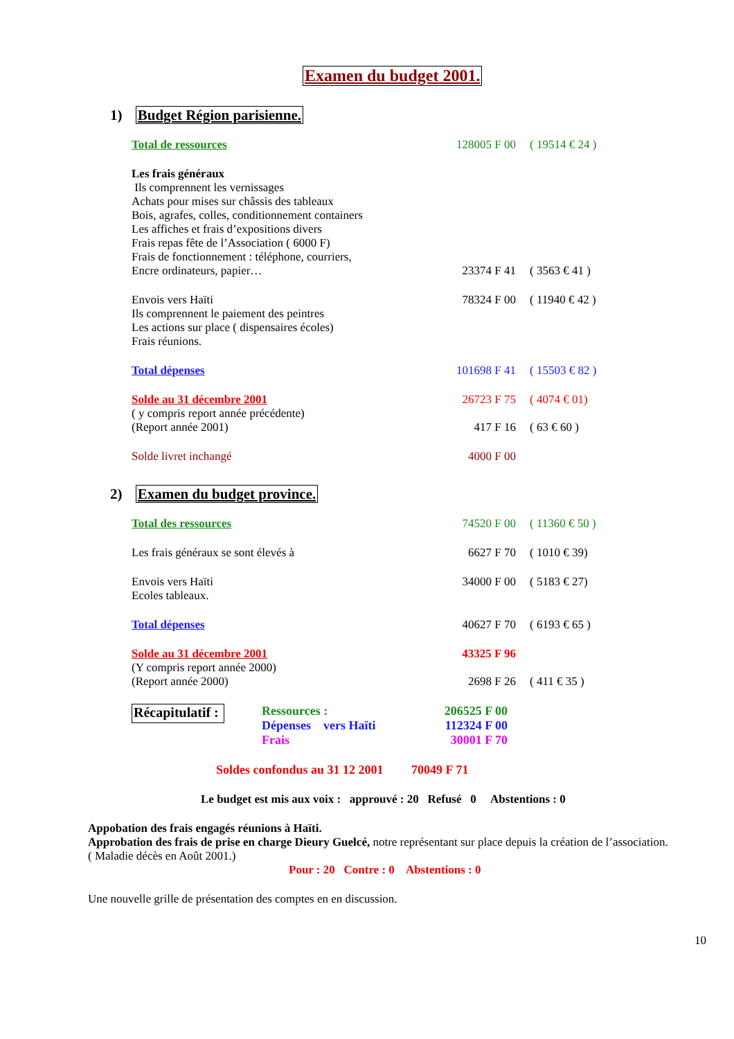Examen du budget 2001.
1) Budget Région parisienne.
Total de ressources 128005 F 00
( 19514 € 24 )
Les frais généraux
Ils comprennent les vernissages
Achats pour mises sur châssis des tableaux
Bois, agrafes, colles, conditionnement containers
Les affiches et frais d’expositions divers
Frais repas fête de l’Association ( 6000 F)
Frais de fonctionnement : téléphone, courriers,
Encre ordinateurs, papier…
23374 F 41
( 3563 € 41 )
Envois vers Haïti
Ils comprennent le paiement des peintres
Les actions sur place ( dispensaires écoles)
Frais réunions.
78324 F 00
( 11940 € 42 )
Total dépenses 101698 F 41
( 15503 € 82 )
Solde au 31 décembre 2001 26723 F 75
( 4074 € 01)
( y compris report année précédente)
(Report année 2001)
417 F 16 ( 63 € 60 )
Solde livret inchangé 4000 F 00
2) Examen du budget province.
Total des ressources 74520 F 00
( 11360 € 50 )
Les frais généraux se sont élevés à 6627 F 70 ( 1010 € 39)
Envois vers Haïti
Ecoles tableaux.
34000 F 00
( 5183 € 27)
Total dépenses 40627 F 70
( 6193 € 65 )
Solde au 31 décembre 2001 43325 F 96
(Y compris report année 2000)
(Report année 2000)
2698 F 26 ( 411 € 35 )
Récapitulatif :
Ressources :
Dépenses vers Haïti
Frais
206525 F 00
112324 F 00
30001 F 70
Soldes confondus au 31 12 2001 70049 F 71
Le budget est mis aux voix : approuvé : 20 Refusé 0 Abstentions : 0
Appobation des frais engagés réunions à Haïti.
Approbation des frais de prise en charge Dieury Guelcé, notre représentant sur place depuis la création de l’association.
( Maladie décès en Août 2001.)
Pour : 20 Contre : 0 Abstentions : 0
Une nouvelle grille de présentation des comptes en en discussion.
10